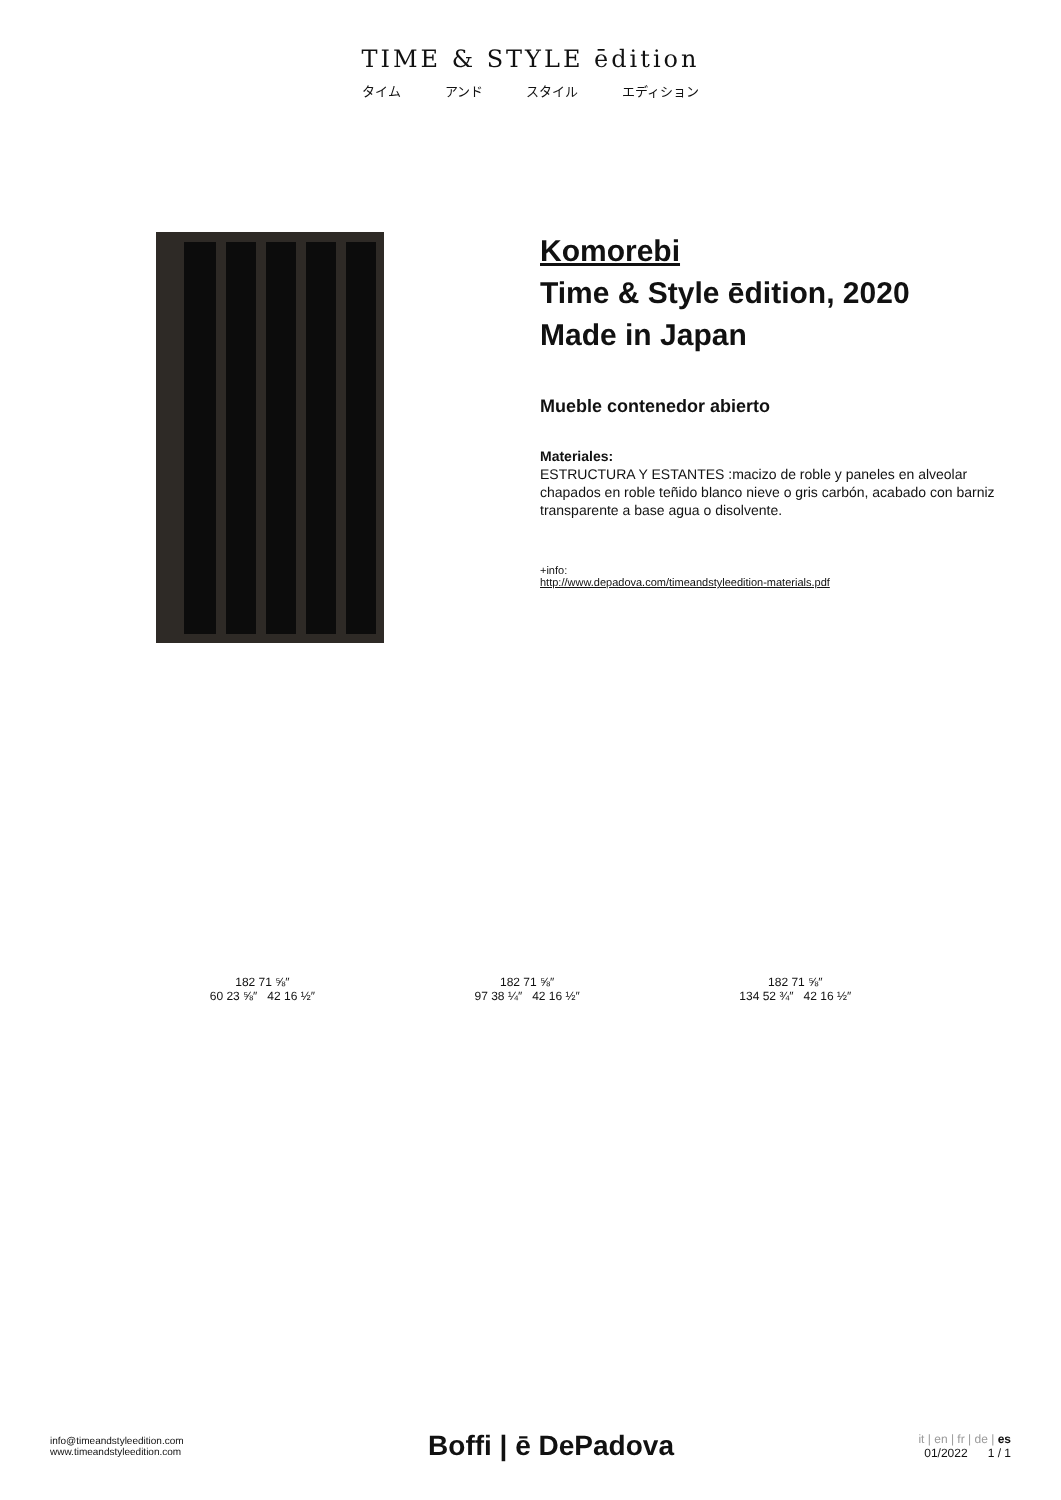TIME & STYLE ēdition
タイム アンド スタイル エディション
Komorebi
Time & Style ēdition, 2020
Made in Japan
Mueble contenedor abierto
Materiales:
ESTRUCTURA Y ESTANTES :macizo de roble y paneles en alveolar chapados en roble teñido blanco nieve o gris carbón, acabado con barniz transparente a base agua o disolvente.
+info:
http://www.depadova.com/timeandstyleedition-materials.pdf
182 71 ⅝″
60 23 ⅝″ 42 16 ½″
182 71 ⅝″
97 38 ¼″ 42 16 ½″
182 71 ⅝″
134 52 ¾″ 42 16 ½″
info@timeandstyleedition.com
www.timeandstyleedition.com
Boffi | ē DePadova
it | en | fr | de | es
01/2022 1 / 1